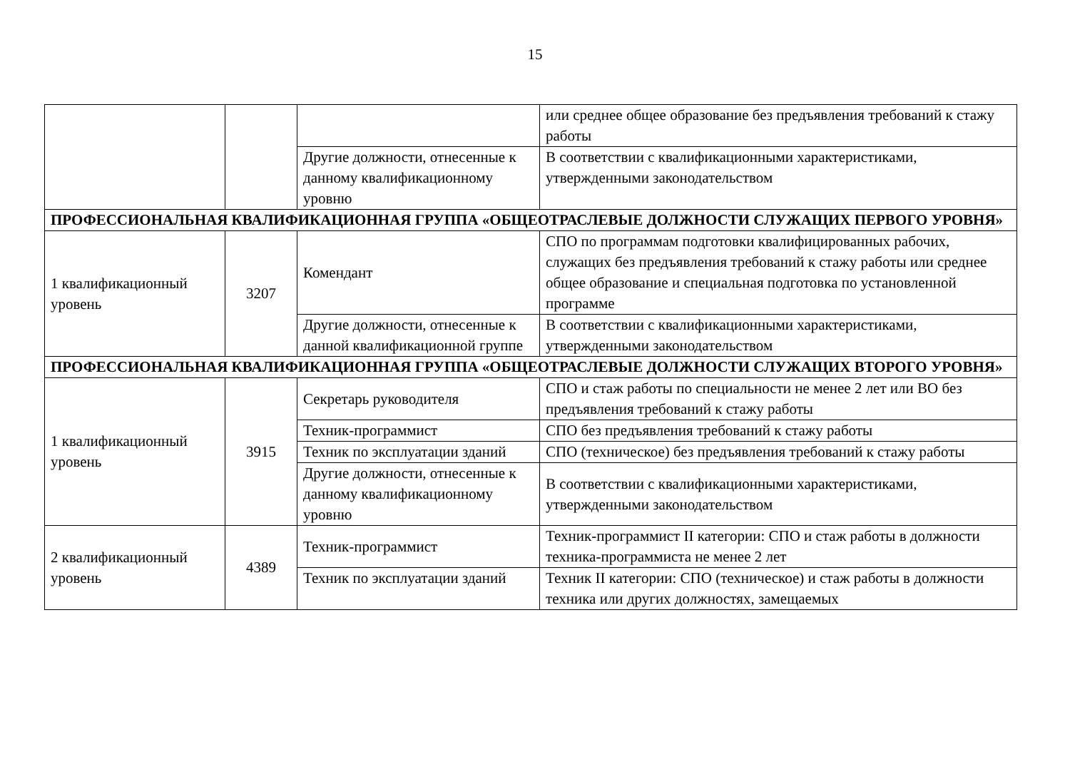15
| | | | или среднее общее образование без предъявления требований к стажу работы |
| | | Другие должности, отнесенные к данному квалификационному уровню | В соответствии с квалификационными характеристиками, утвержденными законодательством |
| ПРОФЕССИОНАЛЬНАЯ КВАЛИФИКАЦИОННАЯ ГРУППА «ОБЩЕОТРАСЛЕВЫЕ ДОЛЖНОСТИ СЛУЖАЩИХ ПЕРВОГО УРОВНЯ» | | | |
| 1 квалификационный уровень | 3207 | Комендант | СПО по программам подготовки квалифицированных рабочих, служащих без предъявления требований к стажу работы или среднее общее образование и специальная подготовка по установленной программе |
| | | Другие должности, отнесенные к данной квалификационной группе | В соответствии с квалификационными характеристиками, утвержденными законодательством |
| ПРОФЕССИОНАЛЬНАЯ КВАЛИФИКАЦИОННАЯ ГРУППА «ОБЩЕОТРАСЛЕВЫЕ ДОЛЖНОСТИ СЛУЖАЩИХ ВТОРОГО УРОВНЯ» | | | |
| 1 квалификационный уровень | 3915 | Секретарь руководителя | СПО и стаж работы по специальности не менее 2 лет или ВО без предъявления требований к стажу работы |
| | | Техник-программист | СПО без предъявления требований к стажу работы |
| | | Техник по эксплуатации зданий | СПО (техническое) без предъявления требований к стажу работы |
| | | Другие должности, отнесенные к данному квалификационному уровню | В соответствии с квалификационными характеристиками, утвержденными законодательством |
| 2 квалификационный уровень | 4389 | Техник-программист | Техник-программист II категории: СПО и стаж работы в должности техника-программиста не менее 2 лет |
| | | Техник по эксплуатации зданий | Техник II категории: СПО (техническое) и стаж работы в должности техника или других должностях, замещаемых |